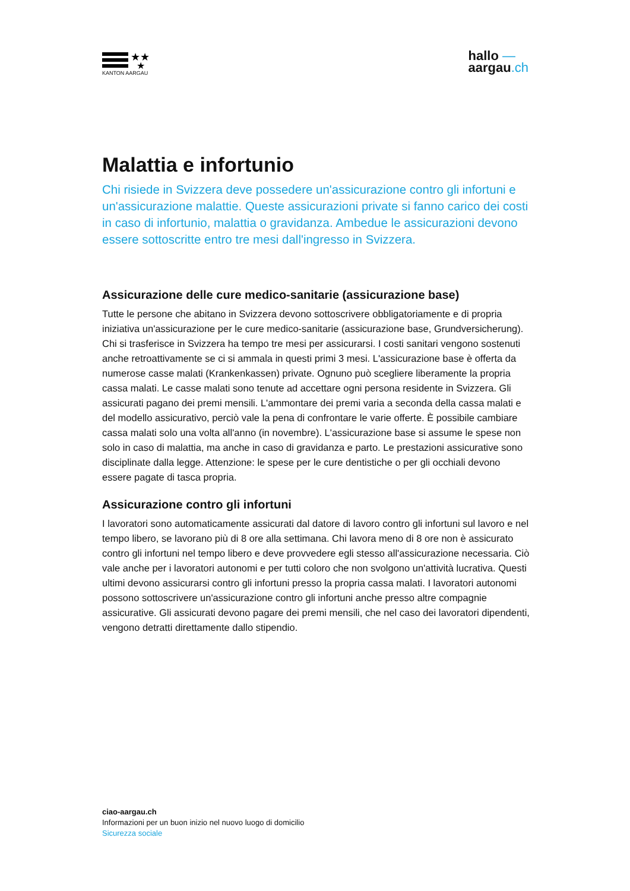★★
★
KANTON AARGAU
hallo —
aargau.ch
Malattia e infortunio
Chi risiede in Svizzera deve possedere un'assicurazione contro gli infortuni e un'assicurazione malattie. Queste assicurazioni private si fanno carico dei costi in caso di infortunio, malattia o gravidanza. Ambedue le assicurazioni devono essere sottoscritte entro tre mesi dall'ingresso in Svizzera.
Assicurazione delle cure medico-sanitarie (assicurazione base)
Tutte le persone che abitano in Svizzera devono sottoscrivere obbligatoriamente e di propria iniziativa un'assicurazione per le cure medico-sanitarie (assicurazione base, Grundversicherung). Chi si trasferisce in Svizzera ha tempo tre mesi per assicurarsi. I costi sanitari vengono sostenuti anche retroattivamente se ci si ammala in questi primi 3 mesi. L'assicurazione base è offerta da numerose casse malati (Krankenkassen) private. Ognuno può scegliere liberamente la propria cassa malati. Le casse malati sono tenute ad accettare ogni persona residente in Svizzera. Gli assicurati pagano dei premi mensili. L'ammontare dei premi varia a seconda della cassa malati e del modello assicurativo, perciò vale la pena di confrontare le varie offerte. È possibile cambiare cassa malati solo una volta all'anno (in novembre). L'assicurazione base si assume le spese non solo in caso di malattia, ma anche in caso di gravidanza e parto. Le prestazioni assicurative sono disciplinate dalla legge. Attenzione: le spese per le cure dentistiche o per gli occhiali devono essere pagate di tasca propria.
Assicurazione contro gli infortuni
I lavoratori sono automaticamente assicurati dal datore di lavoro contro gli infortuni sul lavoro e nel tempo libero, se lavorano più di 8 ore alla settimana. Chi lavora meno di 8 ore non è assicurato contro gli infortuni nel tempo libero e deve provvedere egli stesso all'assicurazione necessaria. Ciò vale anche per i lavoratori autonomi e per tutti coloro che non svolgono un'attività lucrativa. Questi ultimi devono assicurarsi contro gli infortuni presso la propria cassa malati. I lavoratori autonomi possono sottoscrivere un'assicurazione contro gli infortuni anche presso altre compagnie assicurative. Gli assicurati devono pagare dei premi mensili, che nel caso dei lavoratori dipendenti, vengono detratti direttamente dallo stipendio.
ciao-aargau.ch
Informazioni per un buon inizio nel nuovo luogo di domicilio
Sicurezza sociale